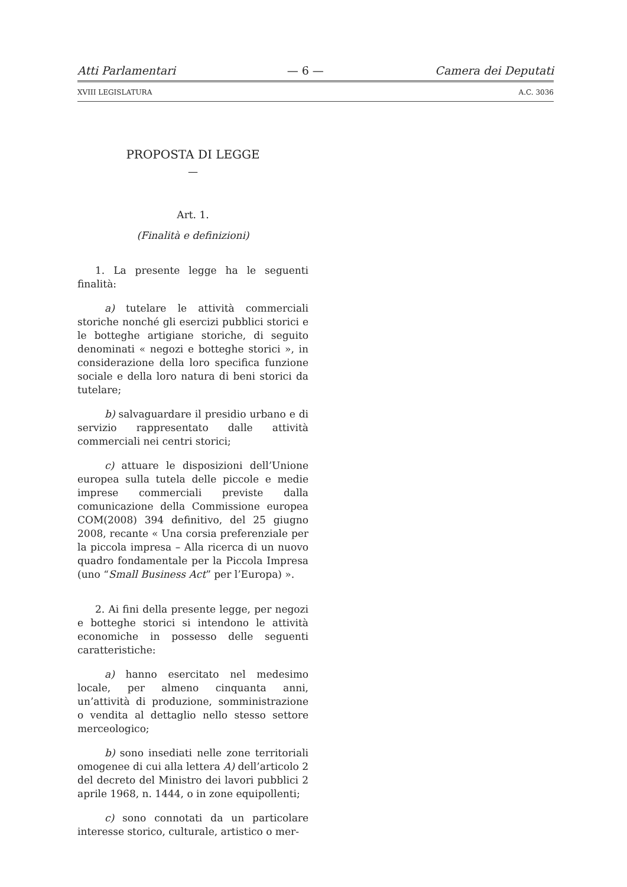Atti Parlamentari — 6 — Camera dei Deputati
XVIII LEGISLATURA A.C. 3036
PROPOSTA DI LEGGE
—
Art. 1.
(Finalità e definizioni)
1. La presente legge ha le seguenti finalità:
a) tutelare le attività commerciali storiche nonché gli esercizi pubblici storici e le botteghe artigiane storiche, di seguito denominati « negozi e botteghe storici », in considerazione della loro specifica funzione sociale e della loro natura di beni storici da tutelare;
b) salvaguardare il presidio urbano e di servizio rappresentato dalle attività commerciali nei centri storici;
c) attuare le disposizioni dell’Unione europea sulla tutela delle piccole e medie imprese commerciali previste dalla comunicazione della Commissione europea COM(2008) 394 definitivo, del 25 giugno 2008, recante « Una corsia preferenziale per la piccola impresa – Alla ricerca di un nuovo quadro fondamentale per la Piccola Impresa (uno “Small Business Act” per l’Europa) ».
2. Ai fini della presente legge, per negozi e botteghe storici si intendono le attività economiche in possesso delle seguenti caratteristiche:
a) hanno esercitato nel medesimo locale, per almeno cinquanta anni, un’attività di produzione, somministrazione o vendita al dettaglio nello stesso settore merceologico;
b) sono insediati nelle zone territoriali omogenee di cui alla lettera A) dell’articolo 2 del decreto del Ministro dei lavori pubblici 2 aprile 1968, n. 1444, o in zone equipollenti;
c) sono connotati da un particolare interesse storico, culturale, artistico o mer-